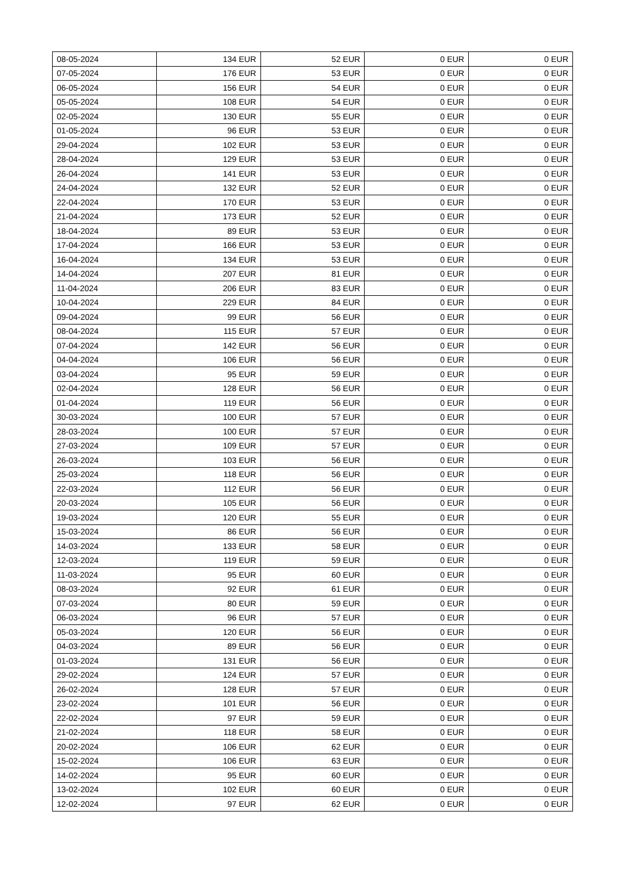| 08-05-2024 | 134 EUR | 52 EUR | 0 EUR | 0 EUR |
| 07-05-2024 | 176 EUR | 53 EUR | 0 EUR | 0 EUR |
| 06-05-2024 | 156 EUR | 54 EUR | 0 EUR | 0 EUR |
| 05-05-2024 | 108 EUR | 54 EUR | 0 EUR | 0 EUR |
| 02-05-2024 | 130 EUR | 55 EUR | 0 EUR | 0 EUR |
| 01-05-2024 | 96 EUR | 53 EUR | 0 EUR | 0 EUR |
| 29-04-2024 | 102 EUR | 53 EUR | 0 EUR | 0 EUR |
| 28-04-2024 | 129 EUR | 53 EUR | 0 EUR | 0 EUR |
| 26-04-2024 | 141 EUR | 53 EUR | 0 EUR | 0 EUR |
| 24-04-2024 | 132 EUR | 52 EUR | 0 EUR | 0 EUR |
| 22-04-2024 | 170 EUR | 53 EUR | 0 EUR | 0 EUR |
| 21-04-2024 | 173 EUR | 52 EUR | 0 EUR | 0 EUR |
| 18-04-2024 | 89 EUR | 53 EUR | 0 EUR | 0 EUR |
| 17-04-2024 | 166 EUR | 53 EUR | 0 EUR | 0 EUR |
| 16-04-2024 | 134 EUR | 53 EUR | 0 EUR | 0 EUR |
| 14-04-2024 | 207 EUR | 81 EUR | 0 EUR | 0 EUR |
| 11-04-2024 | 206 EUR | 83 EUR | 0 EUR | 0 EUR |
| 10-04-2024 | 229 EUR | 84 EUR | 0 EUR | 0 EUR |
| 09-04-2024 | 99 EUR | 56 EUR | 0 EUR | 0 EUR |
| 08-04-2024 | 115 EUR | 57 EUR | 0 EUR | 0 EUR |
| 07-04-2024 | 142 EUR | 56 EUR | 0 EUR | 0 EUR |
| 04-04-2024 | 106 EUR | 56 EUR | 0 EUR | 0 EUR |
| 03-04-2024 | 95 EUR | 59 EUR | 0 EUR | 0 EUR |
| 02-04-2024 | 128 EUR | 56 EUR | 0 EUR | 0 EUR |
| 01-04-2024 | 119 EUR | 56 EUR | 0 EUR | 0 EUR |
| 30-03-2024 | 100 EUR | 57 EUR | 0 EUR | 0 EUR |
| 28-03-2024 | 100 EUR | 57 EUR | 0 EUR | 0 EUR |
| 27-03-2024 | 109 EUR | 57 EUR | 0 EUR | 0 EUR |
| 26-03-2024 | 103 EUR | 56 EUR | 0 EUR | 0 EUR |
| 25-03-2024 | 118 EUR | 56 EUR | 0 EUR | 0 EUR |
| 22-03-2024 | 112 EUR | 56 EUR | 0 EUR | 0 EUR |
| 20-03-2024 | 105 EUR | 56 EUR | 0 EUR | 0 EUR |
| 19-03-2024 | 120 EUR | 55 EUR | 0 EUR | 0 EUR |
| 15-03-2024 | 86 EUR | 56 EUR | 0 EUR | 0 EUR |
| 14-03-2024 | 133 EUR | 58 EUR | 0 EUR | 0 EUR |
| 12-03-2024 | 119 EUR | 59 EUR | 0 EUR | 0 EUR |
| 11-03-2024 | 95 EUR | 60 EUR | 0 EUR | 0 EUR |
| 08-03-2024 | 92 EUR | 61 EUR | 0 EUR | 0 EUR |
| 07-03-2024 | 80 EUR | 59 EUR | 0 EUR | 0 EUR |
| 06-03-2024 | 96 EUR | 57 EUR | 0 EUR | 0 EUR |
| 05-03-2024 | 120 EUR | 56 EUR | 0 EUR | 0 EUR |
| 04-03-2024 | 89 EUR | 56 EUR | 0 EUR | 0 EUR |
| 01-03-2024 | 131 EUR | 56 EUR | 0 EUR | 0 EUR |
| 29-02-2024 | 124 EUR | 57 EUR | 0 EUR | 0 EUR |
| 26-02-2024 | 128 EUR | 57 EUR | 0 EUR | 0 EUR |
| 23-02-2024 | 101 EUR | 56 EUR | 0 EUR | 0 EUR |
| 22-02-2024 | 97 EUR | 59 EUR | 0 EUR | 0 EUR |
| 21-02-2024 | 118 EUR | 58 EUR | 0 EUR | 0 EUR |
| 20-02-2024 | 106 EUR | 62 EUR | 0 EUR | 0 EUR |
| 15-02-2024 | 106 EUR | 63 EUR | 0 EUR | 0 EUR |
| 14-02-2024 | 95 EUR | 60 EUR | 0 EUR | 0 EUR |
| 13-02-2024 | 102 EUR | 60 EUR | 0 EUR | 0 EUR |
| 12-02-2024 | 97 EUR | 62 EUR | 0 EUR | 0 EUR |